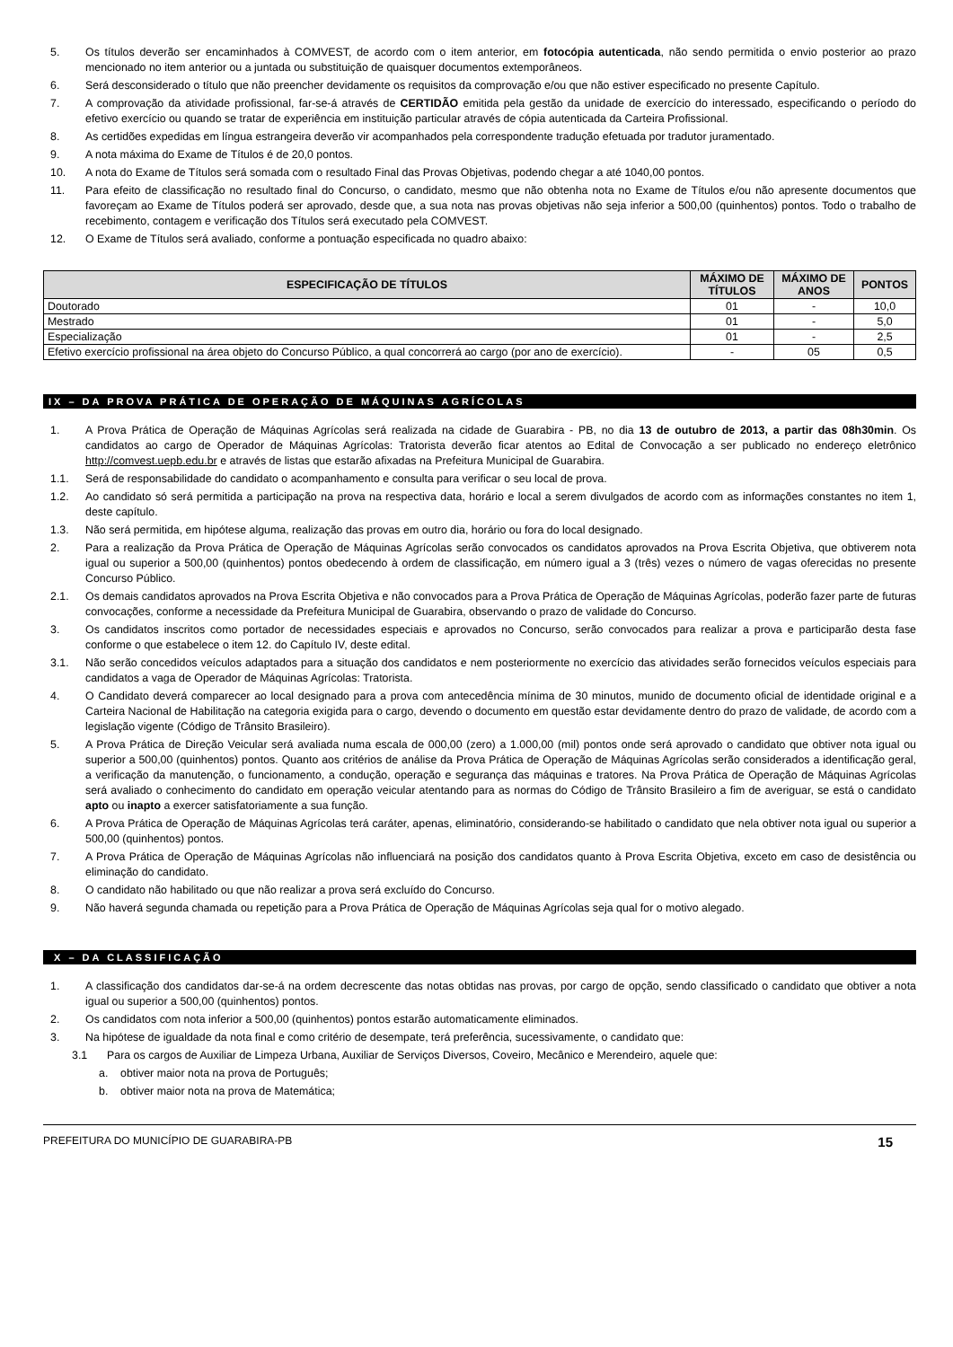5. Os títulos deverão ser encaminhados à COMVEST, de acordo com o item anterior, em fotocópia autenticada, não sendo permitida o envio posterior ao prazo mencionado no item anterior ou a juntada ou substituição de quaisquer documentos extemporâneos.
6. Será desconsiderado o título que não preencher devidamente os requisitos da comprovação e/ou que não estiver especificado no presente Capítulo.
7. A comprovação da atividade profissional, far-se-á através de CERTIDÃO emitida pela gestão da unidade de exercício do interessado, especificando o período do efetivo exercício ou quando se tratar de experiência em instituição particular através de cópia autenticada da Carteira Profissional.
8. As certidões expedidas em língua estrangeira deverão vir acompanhados pela correspondente tradução efetuada por tradutor juramentado.
9. A nota máxima do Exame de Títulos é de 20,0 pontos.
10. A nota do Exame de Títulos será somada com o resultado Final das Provas Objetivas, podendo chegar a até 1040,00 pontos.
11. Para efeito de classificação no resultado final do Concurso, o candidato, mesmo que não obtenha nota no Exame de Títulos e/ou não apresente documentos que favoreçam ao Exame de Títulos poderá ser aprovado, desde que, a sua nota nas provas objetivas não seja inferior a 500,00 (quinhentos) pontos. Todo o trabalho de recebimento, contagem e verificação dos Títulos será executado pela COMVEST.
12. O Exame de Títulos será avaliado, conforme a pontuação especificada no quadro abaixo:
| ESPECIFICAÇÃO DE TÍTULOS | MÁXIMO DE TÍTULOS | MÁXIMO DE ANOS | PONTOS |
| --- | --- | --- | --- |
| Doutorado | 01 | - | 10,0 |
| Mestrado | 01 | - | 5,0 |
| Especialização | 01 | - | 2,5 |
| Efetivo exercício profissional na área objeto do Concurso Público, a qual concorrerá ao cargo (por ano de exercício). | - | 05 | 0,5 |
IX – DA PROVA PRÁTICA DE OPERAÇÃO DE MÁQUINAS AGRÍCOLAS
1. A Prova Prática de Operação de Máquinas Agrícolas será realizada na cidade de Guarabira - PB, no dia 13 de outubro de 2013, a partir das 08h30min. Os candidatos ao cargo de Operador de Máquinas Agrícolas: Tratorista deverão ficar atentos ao Edital de Convocação a ser publicado no endereço eletrônico http://comvest.uepb.edu.br e através de listas que estarão afixadas na Prefeitura Municipal de Guarabira.
1.1. Será de responsabilidade do candidato o acompanhamento e consulta para verificar o seu local de prova.
1.2. Ao candidato só será permitida a participação na prova na respectiva data, horário e local a serem divulgados de acordo com as informações constantes no item 1, deste capítulo.
1.3. Não será permitida, em hipótese alguma, realização das provas em outro dia, horário ou fora do local designado.
2. Para a realização da Prova Prática de Operação de Máquinas Agrícolas serão convocados os candidatos aprovados na Prova Escrita Objetiva, que obtiverem nota igual ou superior a 500,00 (quinhentos) pontos obedecendo à ordem de classificação, em número igual a 3 (três) vezes o número de vagas oferecidas no presente Concurso Público.
2.1. Os demais candidatos aprovados na Prova Escrita Objetiva e não convocados para a Prova Prática de Operação de Máquinas Agrícolas, poderão fazer parte de futuras convocações, conforme a necessidade da Prefeitura Municipal de Guarabira, observando o prazo de validade do Concurso.
3. Os candidatos inscritos como portador de necessidades especiais e aprovados no Concurso, serão convocados para realizar a prova e participarão desta fase conforme o que estabelece o item 12. do Capítulo IV, deste edital.
3.1. Não serão concedidos veículos adaptados para a situação dos candidatos e nem posteriormente no exercício das atividades serão fornecidos veículos especiais para candidatos a vaga de Operador de Máquinas Agrícolas: Tratorista.
4. O Candidato deverá comparecer ao local designado para a prova com antecedência mínima de 30 minutos, munido de documento oficial de identidade original e a Carteira Nacional de Habilitação na categoria exigida para o cargo, devendo o documento em questão estar devidamente dentro do prazo de validade, de acordo com a legislação vigente (Código de Trânsito Brasileiro).
5. A Prova Prática de Direção Veicular será avaliada numa escala de 000,00 (zero) a 1.000,00 (mil) pontos onde será aprovado o candidato que obtiver nota igual ou superior a 500,00 (quinhentos) pontos. Quanto aos critérios de análise da Prova Prática de Operação de Máquinas Agrícolas serão considerados a identificação geral, a verificação da manutenção, o funcionamento, a condução, operação e segurança das máquinas e tratores. Na Prova Prática de Operação de Máquinas Agrícolas será avaliado o conhecimento do candidato em operação veicular atentando para as normas do Código de Trânsito Brasileiro a fim de averiguar, se está o candidato apto ou inapto a exercer satisfatoriamente a sua função.
6. A Prova Prática de Operação de Máquinas Agrícolas terá caráter, apenas, eliminatório, considerando-se habilitado o candidato que nela obtiver nota igual ou superior a 500,00 (quinhentos) pontos.
7. A Prova Prática de Operação de Máquinas Agrícolas não influenciará na posição dos candidatos quanto à Prova Escrita Objetiva, exceto em caso de desistência ou eliminação do candidato.
8. O candidato não habilitado ou que não realizar a prova será excluído do Concurso.
9. Não haverá segunda chamada ou repetição para a Prova Prática de Operação de Máquinas Agrícolas seja qual for o motivo alegado.
X – DA CLASSIFICAÇÃO
1. A classificação dos candidatos dar-se-á na ordem decrescente das notas obtidas nas provas, por cargo de opção, sendo classificado o candidato que obtiver a nota igual ou superior a 500,00 (quinhentos) pontos.
2. Os candidatos com nota inferior a 500,00 (quinhentos) pontos estarão automaticamente eliminados.
3. Na hipótese de igualdade da nota final e como critério de desempate, terá preferência, sucessivamente, o candidato que:
3.1 Para os cargos de Auxiliar de Limpeza Urbana, Auxiliar de Serviços Diversos, Coveiro, Mecânico e Merendeiro, aquele que:
a. obtiver maior nota na prova de Português;
b. obtiver maior nota na prova de Matemática;
PREFEITURA DO MUNICÍPIO DE GUARABIRA-PB 15